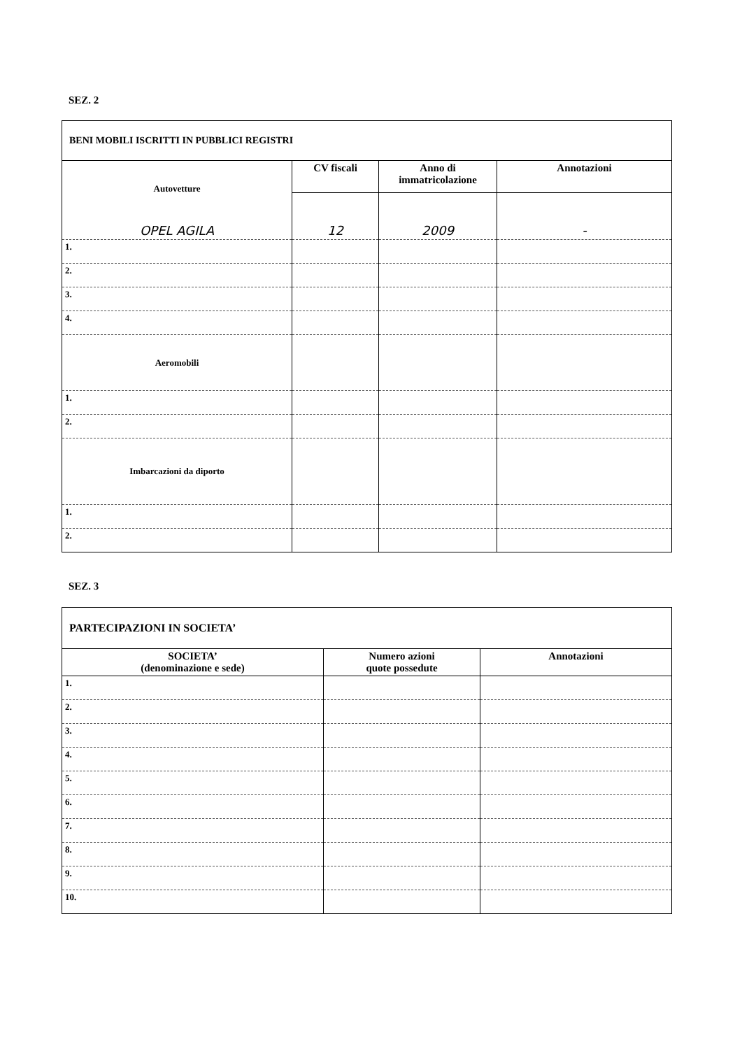SEZ. 2
| BENI MOBILI ISCRITTI IN PUBBLICI REGISTRI | | | |
| --- | --- | --- | --- |
| Autovetture | CV fiscali | Anno di immatricolazione | Annotazioni |
| OPEL AGILA | 12 | 2009 | - |
| 1. | | | |
| 2. | | | |
| 3. | | | |
| 4. | | | |
| Aeromobili | | | |
| 1. | | | |
| 2. | | | |
| Imbarcazioni da diporto | | | |
| 1. | | | |
| 2. | | | |
SEZ. 3
| PARTECIPAZIONI IN SOCIETA’ | | |
| --- | --- | --- |
| SOCIETA’ (denominazione e sede) | Numero azioni quote possedute | Annotazioni |
| 1. | | |
| 2. | | |
| 3. | | |
| 4. | | |
| 5. | | |
| 6. | | |
| 7. | | |
| 8. | | |
| 9. | | |
| 10. | | |